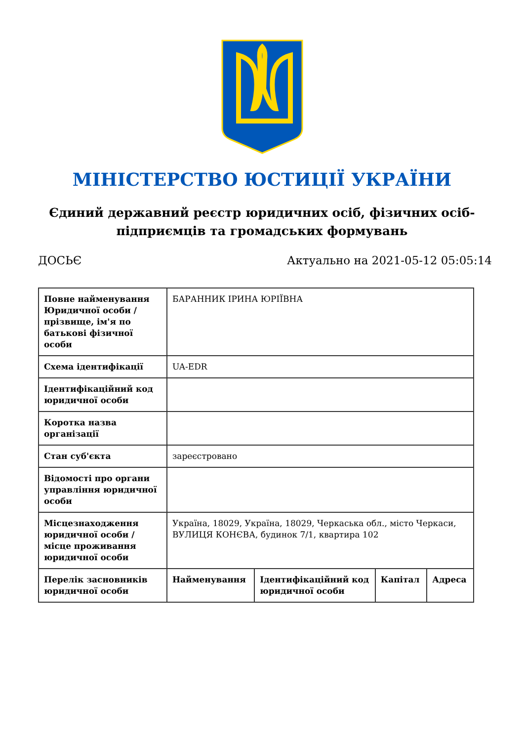МІНІСТЕРСТВО ЮСТИЦІЇ УКРАЇНИ
Єдиний державний реєстр юридичних осіб, фізичних осіб-підприємців та громадських формувань
ДОСЬЄ Актуально на 2021-05-12 05:05:14
| Повне найменування Юридичної особи / прізвище, ім'я по батькові фізичної особи | БАРАННИК ІРИНА ЮРІЇВНА | | | |
| Схема ідентифікації | UA-EDR | | | |
| Ідентифікаційний код юридичної особи | | | | |
| Коротка назва організації | | | | |
| Стан суб'єкта | зареєстровано | | | |
| Відомості про органи управління юридичної особи | | | | |
| Місцезнаходження юридичної особи / місце проживання юридичної особи | Україна, 18029, Україна, 18029, Черкаська обл., місто Черкаси, ВУЛИЦЯ КОНЄВА, будинок 7/1, квартира 102 | | | |
| Перелік засновників юридичної особи | Найменування | Ідентифікаційний код юридичної особи | Капітал | Адреса |